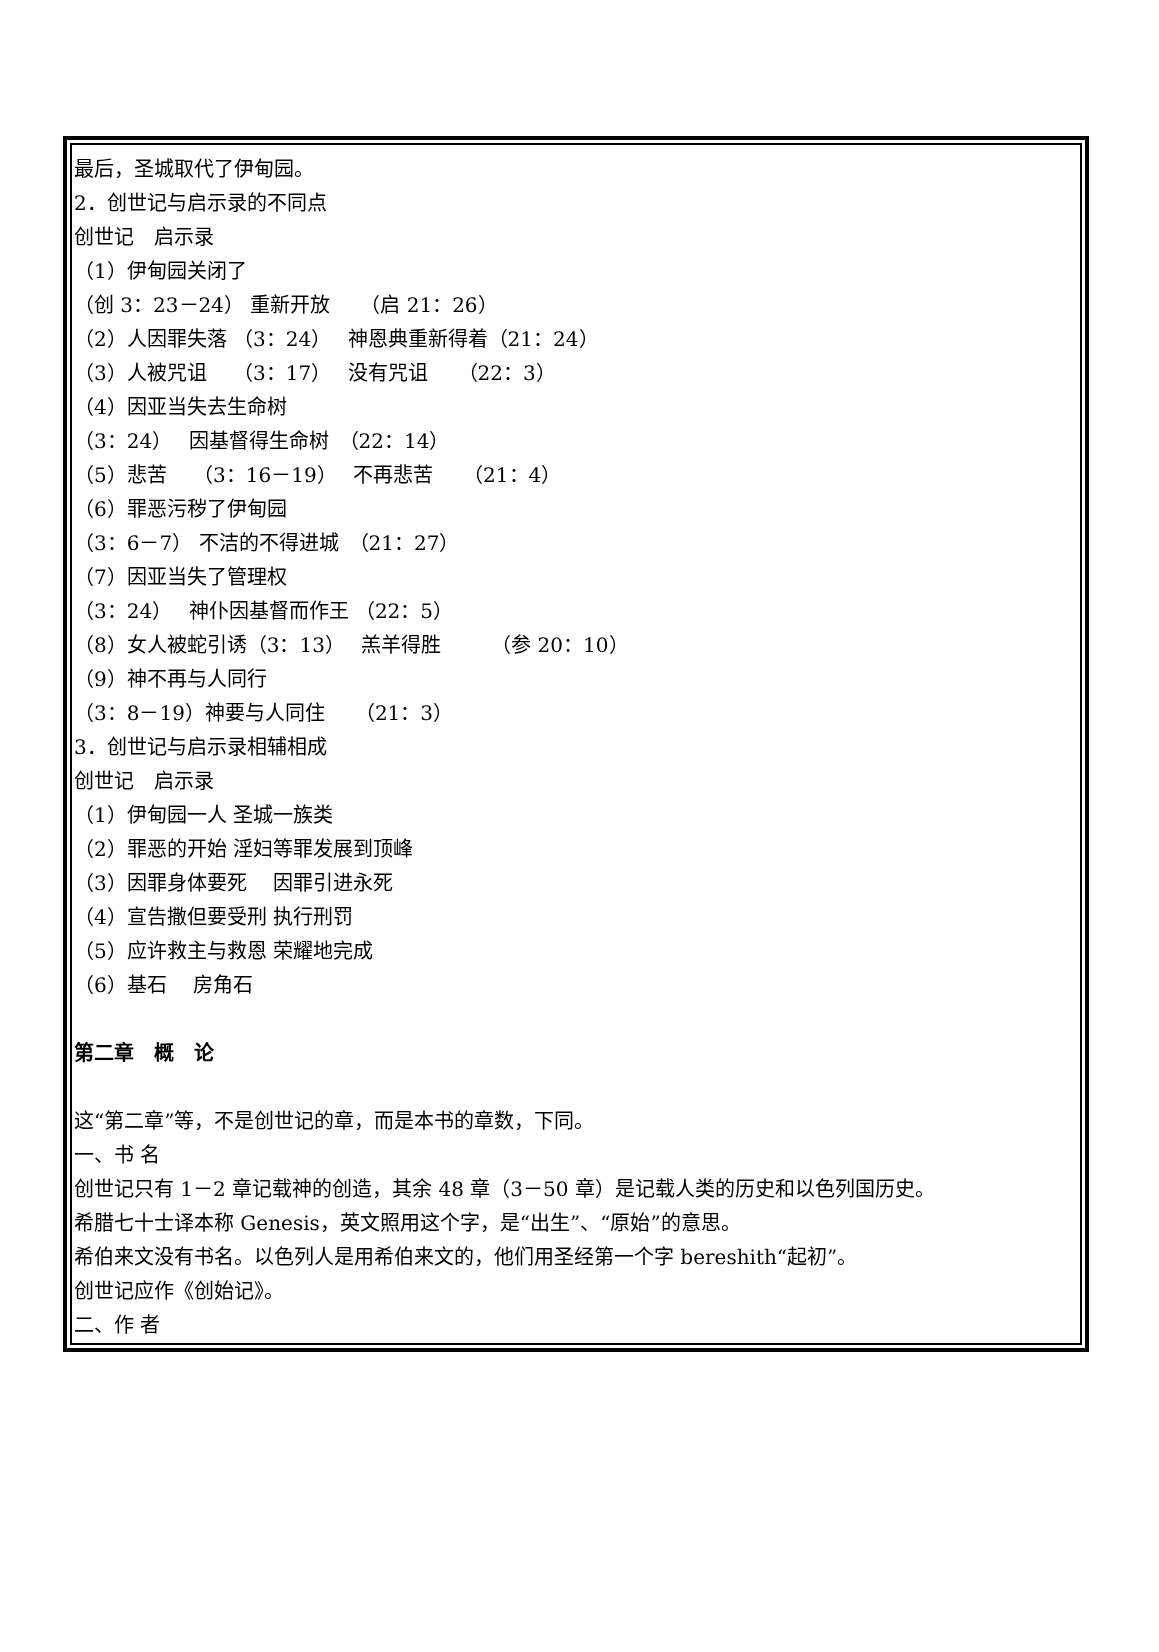最后，圣城取代了伊甸园。
2．创世记与启示录的不同点
创世记　启示录
（1）伊甸园关闭了
（创 3：23－24） 重新开放　　（启 21：26）
（2）人因罪失落 （3：24）　 神恩典重新得着（21：24）
（3）人被咒诅　 （3：17）　 没有咒诅　　（22：3）
（4）因亚当失去生命树
（3：24）　 因基督得生命树　（22：14）
（5）悲苦　 （3：16－19）　 不再悲苦　　（21：4）
（6）罪恶污秽了伊甸园
（3：6－7） 不洁的不得进城　（21：27）
（7）因亚当失了管理权
（3：24）　 神仆因基督而作王 （22：5）
（8）女人被蛇引诱（3：13）　 羔羊得胜　　　（参 20：10）
（9）神不再与人同行
（3：8－19）神要与人同住　　（21：3）
3．创世记与启示录相辅相成
创世记　启示录
（1）伊甸园一人 圣城一族类
（2）罪恶的开始 淫妇等罪发展到顶峰
（3）因罪身体要死　 因罪引进永死
（4）宣告撒但要受刑 执行刑罚
（5）应许救主与救恩 荣耀地完成
（6）基石　 房角石
第二章　概　论
这“第二章”等，不是创世记的章，而是本书的章数，下同。
一、书 名
创世记只有 1－2 章记载神的创造，其余 48 章（3－50 章）是记载人类的历史和以色列国历史。
希腊七十士译本称 Genesis，英文照用这个字，是“出生”、“原始”的意思。
希伯来文没有书名。以色列人是用希伯来文的，他们用圣经第一个字 bereshith“起初”。
创世记应作《创始记》。
二、作 者